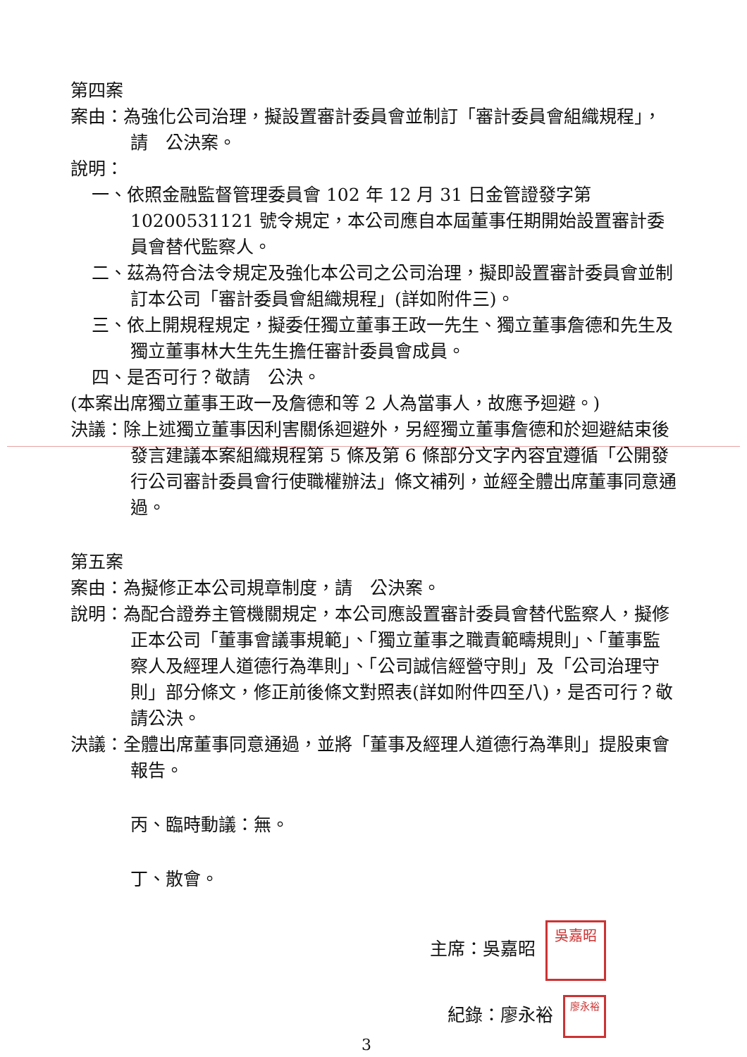第四案
案由：為強化公司治理，擬設置審計委員會並制訂「審計委員會組織規程」，請　公決案。
說明：
一、依照金融監督管理委員會 102 年 12 月 31 日金管證發字第 10200531121 號令規定，本公司應自本屆董事任期開始設置審計委員會替代監察人。
二、茲為符合法令規定及強化本公司之公司治理，擬即設置審計委員會並制訂本公司「審計委員會組織規程」(詳如附件三)。
三、依上開規程規定，擬委任獨立董事王政一先生、獨立董事詹德和先生及獨立董事林大生先生擔任審計委員會成員。
四、是否可行？敬請　公決。
(本案出席獨立董事王政一及詹德和等 2 人為當事人，故應予迴避。)
決議：除上述獨立董事因利害關係迴避外，另經獨立董事詹德和於迴避結束後發言建議本案組織規程第 5 條及第 6 條部分文字內容宜遵循「公開發行公司審計委員會行使職權辦法」條文補列，並經全體出席董事同意通過。
第五案
案由：為擬修正本公司規章制度，請　公決案。
說明：為配合證券主管機關規定，本公司應設置審計委員會替代監察人，擬修正本公司「董事會議事規範」、「獨立董事之職責範疇規則」、「董事監察人及經理人道德行為準則」、「公司誠信經營守則」及「公司治理守則」部分條文，修正前後條文對照表(詳如附件四至八)，是否可行？敬請公決。
決議：全體出席董事同意通過，並將「董事及經理人道德行為準則」提股東會報告。
丙、臨時動議：無。
丁、散會。
主席：吳嘉昭 吳嘉昭
紀錄：廖永裕 廖永裕
3